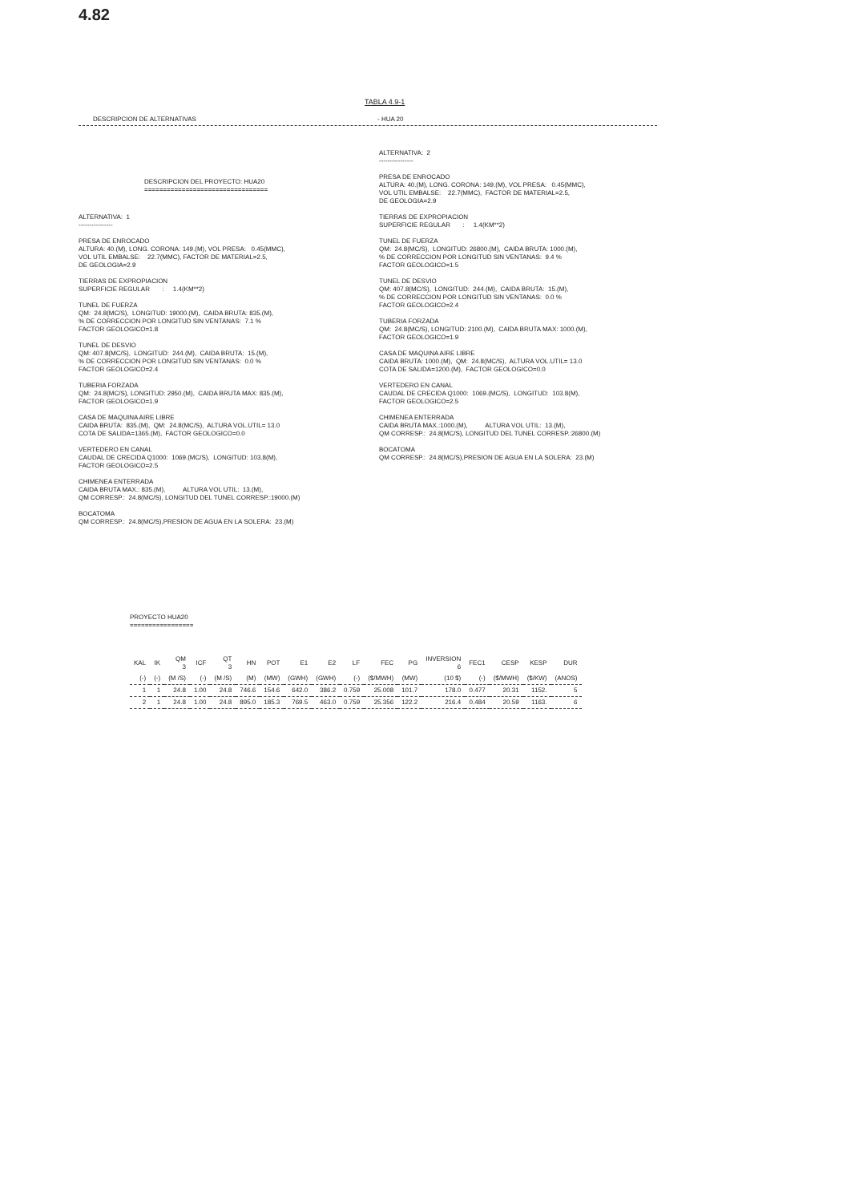4.82
TABLA 4.9-1
DESCRIPCION DE ALTERNATIVAS - HUA 20
DESCRIPCION DEL PROYECTO: HUA20 =================================
ALTERNATIVA: 1 ----------------
PRESA DE ENROCADO ALTURA: 40.(M), LONG. CORONA: 149.(M), VOL PRESA: 0.45(MMC), VOL UTIL EMBALSE: 22.7(MMC), FACTOR DE MATERIAL=2.5, DE GEOLOGIA=2.9
TIERRAS DE EXPROPIACION SUPERFICIE REGULAR : 1.4(KM**2)
TUNEL DE FUERZA QM: 24.8(MC/S), LONGITUD: 19000.(M), CAIDA BRUTA: 835.(M), % DE CORRECCION POR LONGITUD SIN VENTANAS: 7.1 % FACTOR GEOLOGICO=1.8
TUNEL DE DESVIO QM: 407.8(MC/S), LONGITUD: 244.(M), CAIDA BRUTA: 15.(M), % DE CORRECCION POR LONGITUD SIN VENTANAS: 0.0 % FACTOR GEOLOGICO=2.4
TUBERIA FORZADA QM: 24.8(MC/S), LONGITUD: 2950.(M), CAIDA BRUTA MAX: 835.(M), FACTOR GEOLOGICO=1.9
CASA DE MAQUINA AIRE LIBRE CAIDA BRUTA: 835.(M), QM: 24.8(MC/S), ALTURA VOL.UTIL= 13.0 COTA DE SALIDA=1365.(M), FACTOR GEOLOGICO=0.0
VERTEDERO EN CANAL CAUDAL DE CRECIDA Q1000: 1069.(MC/S), LONGITUD: 103.8(M), FACTOR GEOLOGICO=2.5
CHIMENEA ENTERRADA CAIDA BRUTA MAX.: 835.(M), ALTURA VOL UTIL: 13.(M), QM CORRESP.: 24.8(MC/S), LONGITUD DEL TUNEL CORRESP.:19000.(M)
BOCATOMA QM CORRESP.: 24.8(MC/S),PRESION DE AGUA EN LA SOLERA: 23.(M)
ALTERNATIVA: 2 ----------------
PRESA DE ENROCADO ALTURA: 40.(M), LONG. CORONA: 149.(M), VOL PRESA: 0.45(MMC), VOL UTIL EMBALSE: 22.7(MMC), FACTOR DE MATERIAL=2.5, DE GEOLOGIA=2.9
TIERRAS DE EXPROPIACION SUPERFICIE REGULAR : 1.4(KM**2)
TUNEL DE FUERZA QM: 24.8(MC/S), LONGITUD: 26800.(M), CAIDA BRUTA: 1000.(M), % DE CORRECCION POR LONGITUD SIN VENTANAS: 9.4 % FACTOR GEOLOGICO=1.5
TUNEL DE DESVIO QM: 407.8(MC/S), LONGITUD: 244.(M), CAIDA BRUTA: 15.(M), % DE CORRECCION POR LONGITUD SIN VENTANAS: 0.0 % FACTOR GEOLOGICO=2.4
TUBERIA FORZADA QM: 24.8(MC/S), LONGITUD: 2100.(M), CAIDA BRUTA MAX: 1000.(M), FACTOR GEOLOGICO=1.9
CASA DE MAQUINA AIRE LIBRE CAIDA BRUTA: 1000.(M), QM: 24.8(MC/S), ALTURA VOL.UTIL= 13.0 COTA DE SALIDA=1200.(M), FACTOR GEOLOGICO=0.0
VERTEDERO EN CANAL CAUDAL DE CRECIDA Q1000: 1069.(MC/S), LONGITUD: 103.8(M), FACTOR GEOLOGICO=2.5
CHIMENEA ENTERRADA CAIDA BRUTA MAX.:1000.(M), ALTURA VOL UTIL: 13.(M), QM CORRESP.: 24.8(MC/S), LONGITUD DEL TUNEL CORRESP.:26800.(M)
BOCATOMA QM CORRESP.: 24.8(MC/S),PRESION DE AGUA EN LA SOLERA: 23.(M)
PROYECTO HUA20 =================
| KAL | IK | QM 3 | ICF | QT 3 | HN | POT | E1 | E2 | LF | FEC | PG | INVERSION 6 | FEC1 | CESP | KESP | DUR |
| --- | --- | --- | --- | --- | --- | --- | --- | --- | --- | --- | --- | --- | --- | --- | --- | --- |
| (-) | (-) | (M /S) | (-) | (M /S) | (M) | (MW) | (GWH) | (GWH) | (-) | ($/MWH) | (MW) | (10 $) | (-) | ($/MWH) | ($/KW) | (ANOS) |
| 1 | 1 | 24.8 | 1.00 | 24.8 | 746.6 | 154.6 | 642.0 | 386.2 | 0.759 | 25.008 | 101.7 | 178.0 | 0.477 | 20.31 | 1152. | 5 |
| 2 | 1 | 24.8 | 1.00 | 24.8 | 895.0 | 185.3 | 769.5 | 463.0 | 0.759 | 25.356 | 122.2 | 216.4 | 0.484 | 20.59 | 1163. | 6 |